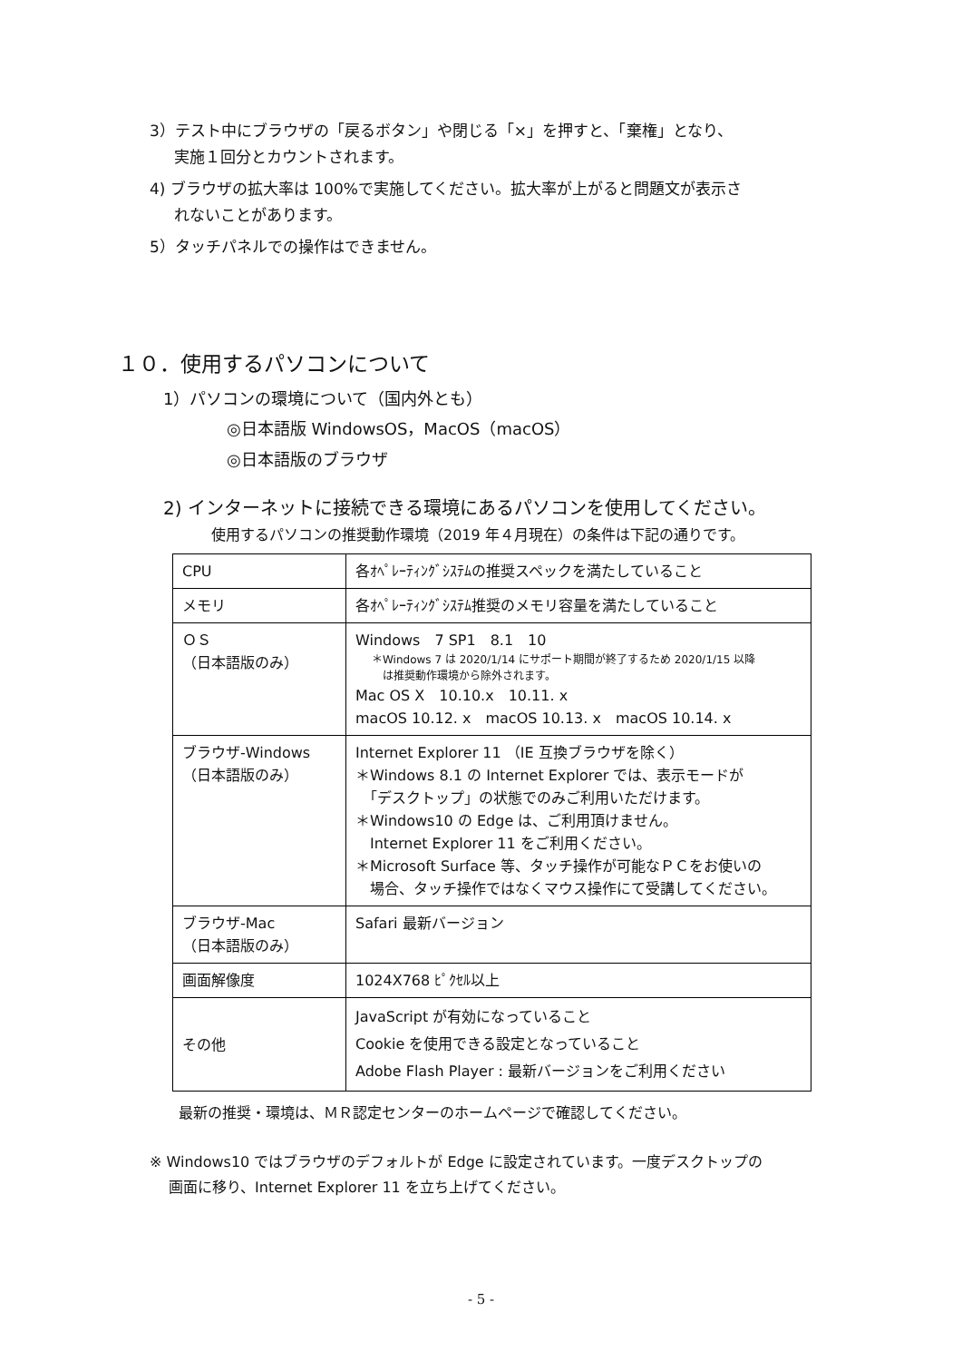3）テスト中にブラウザの「戻るボタン」や閉じる「×」を押すと、「棄権」となり、
実施１回分とカウントされます。
4) ブラウザの拡大率は 100%で実施してください。拡大率が上がると問題文が表示さ
れないことがあります。
5）タッチパネルでの操作はできません。
１０．使用するパソコンについて
1）パソコンの環境について（国内外とも）
◎日本語版 WindowsOS，MacOS（macOS）
◎日本語版のブラウザ
2) インターネットに接続できる環境にあるパソコンを使用してください。
使用するパソコンの推奨動作環境（2019 年４月現在）の条件は下記の通りです。
| CPU | 各ｵﾍﾟﾚｰﾃｨﾝｸﾞｼｽﾃﾑの推奨スペックを満たしていること |
| メモリ | 各ｵﾍﾟﾚｰﾃｨﾝｸﾞｼｽﾃﾑ推奨のメモリ容量を満たしていること |
| ＯＳ （日本語版のみ） | Windows 7 SP1 8.1 10 ＊Windows 7 は 2020/1/14 にサポート期間が終了するため 2020/1/15 以降 は推奨動作環境から除外されます。 Mac OS X 10.10.x 10.11. x macOS 10.12. x macOS 10.13. x macOS 10.14. x |
| ブラウザ-Windows （日本語版のみ） | Internet Explorer 11 （IE 互換ブラウザを除く） ＊Windows 8.1 の Internet Explorer では、表示モードが 「デスクトップ」の状態でのみご利用いただけます。 ＊Windows10 の Edge は、ご利用頂けません。 Internet Explorer 11 をご利用ください。 ＊Microsoft Surface 等、タッチ操作が可能なＰＣをお使いの 場合、タッチ操作ではなくマウス操作にて受講してください。 |
| ブラウザ-Mac （日本語版のみ） | Safari 最新バージョン |
| 画面解像度 | 1024X768 ﾋﾟｸｾﾙ以上 |
| その他 | JavaScript が有効になっていること Cookie を使用できる設定となっていること Adobe Flash Player : 最新バージョンをご利用ください |
最新の推奨・環境は、ＭＲ認定センターのホームページで確認してください。
※ Windows10 ではブラウザのデフォルトが Edge に設定されています。一度デスクトップの
　 画面に移り、Internet Explorer 11 を立ち上げてください。
- 5 -